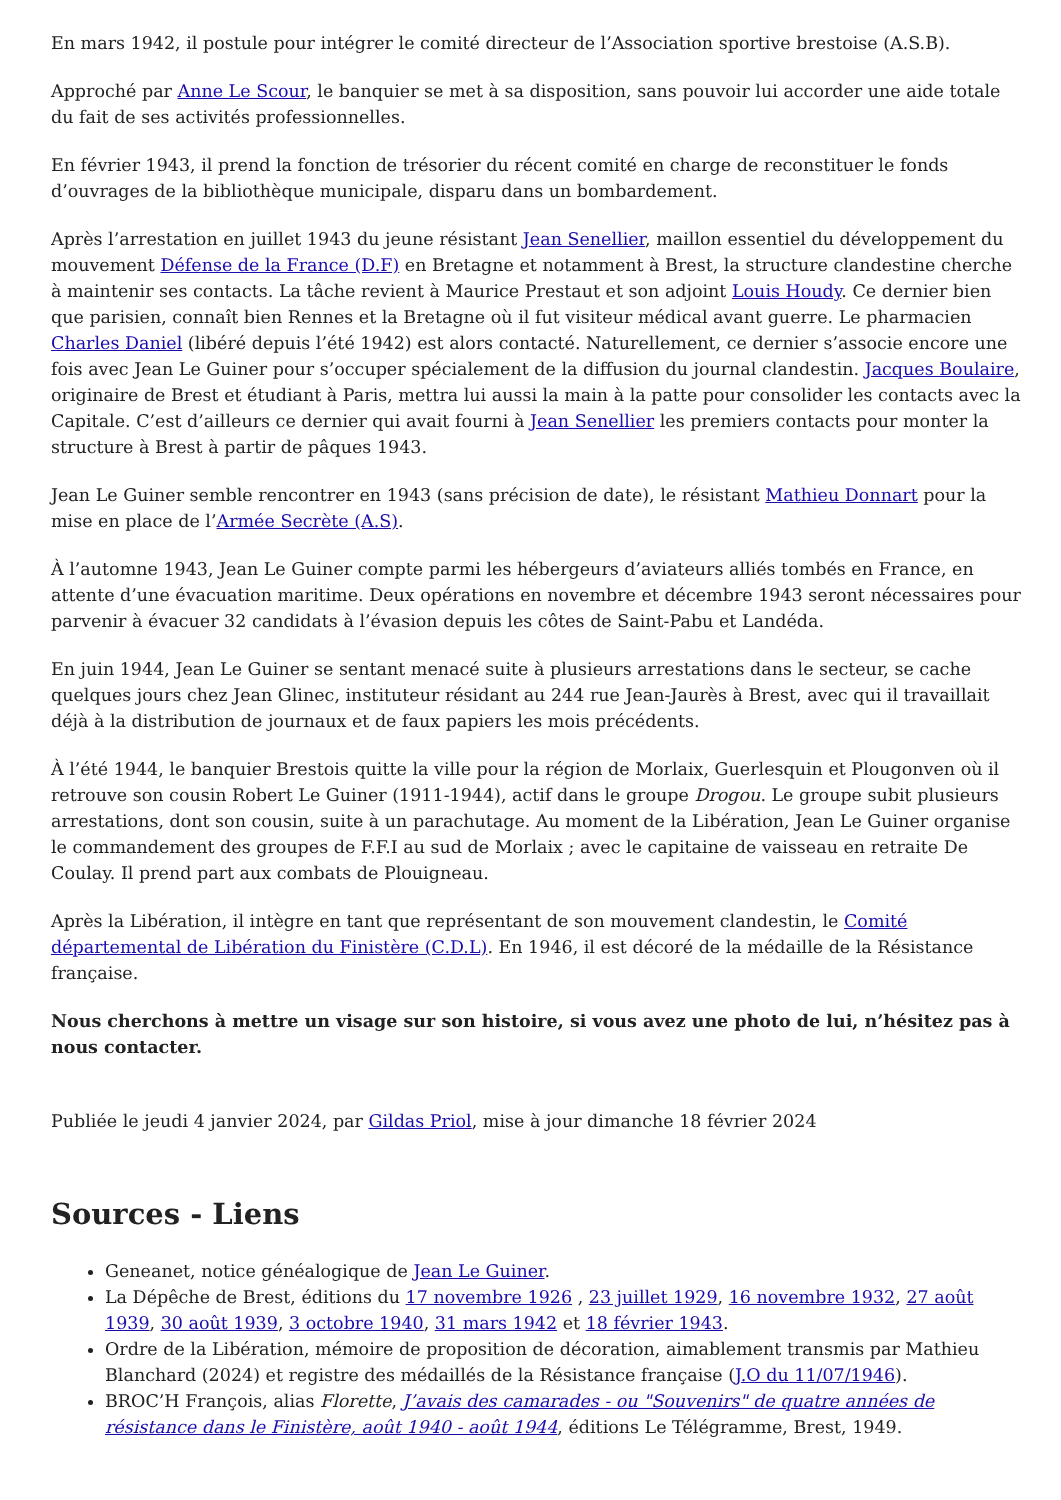En mars 1942, il postule pour intégrer le comité directeur de l’Association sportive brestoise (A.S.B).
Approché par Anne Le Scour, le banquier se met à sa disposition, sans pouvoir lui accorder une aide totale du fait de ses activités professionnelles.
En février 1943, il prend la fonction de trésorier du récent comité en charge de reconstituer le fonds d’ouvrages de la bibliothèque municipale, disparu dans un bombardement.
Après l’arrestation en juillet 1943 du jeune résistant Jean Senellier, maillon essentiel du développement du mouvement Défense de la France (D.F) en Bretagne et notamment à Brest, la structure clandestine cherche à maintenir ses contacts. La tâche revient à Maurice Prestaut et son adjoint Louis Houdy. Ce dernier bien que parisien, connaît bien Rennes et la Bretagne où il fut visiteur médical avant guerre. Le pharmacien Charles Daniel (libéré depuis l’été 1942) est alors contacté. Naturellement, ce dernier s’associe encore une fois avec Jean Le Guiner pour s’occuper spécialement de la diffusion du journal clandestin. Jacques Boulaire, originaire de Brest et étudiant à Paris, mettra lui aussi la main à la patte pour consolider les contacts avec la Capitale. C’est d’ailleurs ce dernier qui avait fourni à Jean Senellier les premiers contacts pour monter la structure à Brest à partir de pâques 1943.
Jean Le Guiner semble rencontrer en 1943 (sans précision de date), le résistant Mathieu Donnart pour la mise en place de l’Armée Secrète (A.S).
À l’automne 1943, Jean Le Guiner compte parmi les hébergeurs d’aviateurs alliés tombés en France, en attente d’une évacuation maritime. Deux opérations en novembre et décembre 1943 seront nécessaires pour parvenir à évacuer 32 candidats à l’évasion depuis les côtes de Saint-Pabu et Landéda.
En juin 1944, Jean Le Guiner se sentant menacé suite à plusieurs arrestations dans le secteur, se cache quelques jours chez Jean Glinec, instituteur résidant au 244 rue Jean-Jaurès à Brest, avec qui il travaillait déjà à la distribution de journaux et de faux papiers les mois précédents.
À l’été 1944, le banquier Brestois quitte la ville pour la région de Morlaix, Guerlesquin et Plougonven où il retrouve son cousin Robert Le Guiner (1911-1944), actif dans le groupe Drogou. Le groupe subit plusieurs arrestations, dont son cousin, suite à un parachutage. Au moment de la Libération, Jean Le Guiner organise le commandement des groupes de F.F.I au sud de Morlaix ; avec le capitaine de vaisseau en retraite De Coulay. Il prend part aux combats de Plouigneau.
Après la Libération, il intègre en tant que représentant de son mouvement clandestin, le Comité départemental de Libération du Finistère (C.D.L). En 1946, il est décoré de la médaille de la Résistance française.
Nous cherchons à mettre un visage sur son histoire, si vous avez une photo de lui, n’hésitez pas à nous contacter.
Publiée le jeudi 4 janvier 2024, par Gildas Priol, mise à jour dimanche 18 février 2024
Sources - Liens
Geneanet, notice généalogique de Jean Le Guiner.
La Dépêche de Brest, éditions du 17 novembre 1926 , 23 juillet 1929, 16 novembre 1932, 27 août 1939, 30 août 1939, 3 octobre 1940, 31 mars 1942 et 18 février 1943.
Ordre de la Libération, mémoire de proposition de décoration, aimablement transmis par Mathieu Blanchard (2024) et registre des médaillés de la Résistance française (J.O du 11/07/1946).
BROC’H François, alias Florette, J’avais des camarades - ou "Souvenirs" de quatre années de résistance dans le Finistère, août 1940 - août 1944, éditions Le Télégramme, Brest, 1949.